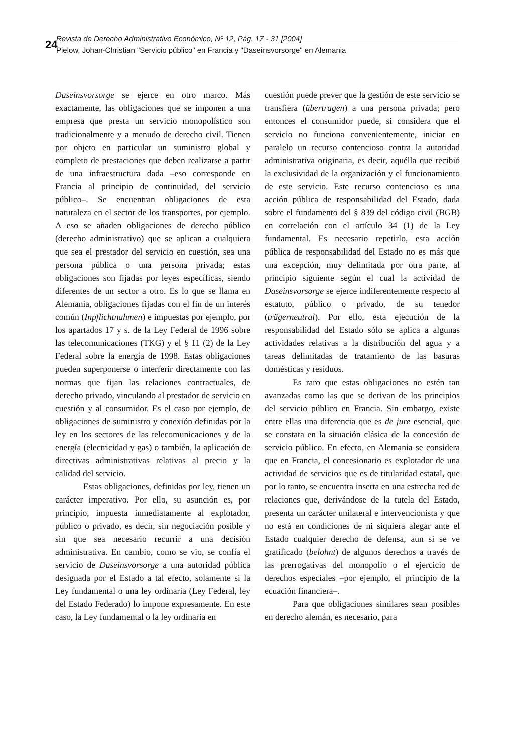24
Revista de Derecho Administrativo Económico, Nº 12, Pág. 17 - 31 [2004]
Pielow, Johan-Christian "Servicio público" en Francia y "Daseinsvorsorge" en Alemania
Daseinsvorsorge se ejerce en otro marco. Más exactamente, las obligaciones que se imponen a una empresa que presta un servicio monopolístico son tradicionalmente y a menudo de derecho civil. Tienen por objeto en particular un suministro global y completo de prestaciones que deben realizarse a partir de una infraestructura dada –eso corresponde en Francia al principio de continuidad, del servicio público–. Se encuentran obligaciones de esta naturaleza en el sector de los transportes, por ejemplo. A eso se añaden obligaciones de derecho público (derecho administrativo) que se aplican a cualquiera que sea el prestador del servicio en cuestión, sea una persona pública o una persona privada; estas obligaciones son fijadas por leyes específicas, siendo diferentes de un sector a otro. Es lo que se llama en Alemania, obligaciones fijadas con el fin de un interés común (Inpflichtnahmen) e impuestas por ejemplo, por los apartados 17 y s. de la Ley Federal de 1996 sobre las telecomunicaciones (TKG) y el § 11 (2) de la Ley Federal sobre la energía de 1998. Estas obligaciones pueden superponerse o interferir directamente con las normas que fijan las relaciones contractuales, de derecho privado, vinculando al prestador de servicio en cuestión y al consumidor. Es el caso por ejemplo, de obligaciones de suministro y conexión definidas por la ley en los sectores de las telecomunicaciones y de la energía (electricidad y gas) o también, la aplicación de directivas administrativas relativas al precio y la calidad del servicio.
Estas obligaciones, definidas por ley, tienen un carácter imperativo. Por ello, su asunción es, por principio, impuesta inmediatamente al explotador, público o privado, es decir, sin negociación posible y sin que sea necesario recurrir a una decisión administrativa. En cambio, como se vio, se confía el servicio de Daseinsvorsorge a una autoridad pública designada por el Estado a tal efecto, solamente si la Ley fundamental o una ley ordinaria (Ley Federal, ley del Estado Federado) lo impone expresamente. En este caso, la Ley fundamental o la ley ordinaria en
cuestión puede prever que la gestión de este servicio se transfiera (übertragen) a una persona privada; pero entonces el consumidor puede, si considera que el servicio no funciona convenientemente, iniciar en paralelo un recurso contencioso contra la autoridad administrativa originaria, es decir, aquélla que recibió la exclusividad de la organización y el funcionamiento de este servicio. Este recurso contencioso es una acción pública de responsabilidad del Estado, dada sobre el fundamento del § 839 del código civil (BGB) en correlación con el artículo 34 (1) de la Ley fundamental. Es necesario repetirlo, esta acción pública de responsabilidad del Estado no es más que una excepción, muy delimitada por otra parte, al principio siguiente según el cual la actividad de Daseinsvorsorge se ejerce indiferentemente respecto al estatuto, público o privado, de su tenedor (trägerneutral). Por ello, esta ejecución de la responsabilidad del Estado sólo se aplica a algunas actividades relativas a la distribución del agua y a tareas delimitadas de tratamiento de las basuras domésticas y residuos.
Es raro que estas obligaciones no estén tan avanzadas como las que se derivan de los principios del servicio público en Francia. Sin embargo, existe entre ellas una diferencia que es de jure esencial, que se constata en la situación clásica de la concesión de servicio público. En efecto, en Alemania se considera que en Francia, el concesionario es explotador de una actividad de servicios que es de titularidad estatal, que por lo tanto, se encuentra inserta en una estrecha red de relaciones que, derivándose de la tutela del Estado, presenta un carácter unilateral e intervencionista y que no está en condiciones de ni siquiera alegar ante el Estado cualquier derecho de defensa, aun si se ve gratificado (belohnt) de algunos derechos a través de las prerrogativas del monopolio o el ejercicio de derechos especiales –por ejemplo, el principio de la ecuación financiera–.
Para que obligaciones similares sean posibles en derecho alemán, es necesario, para